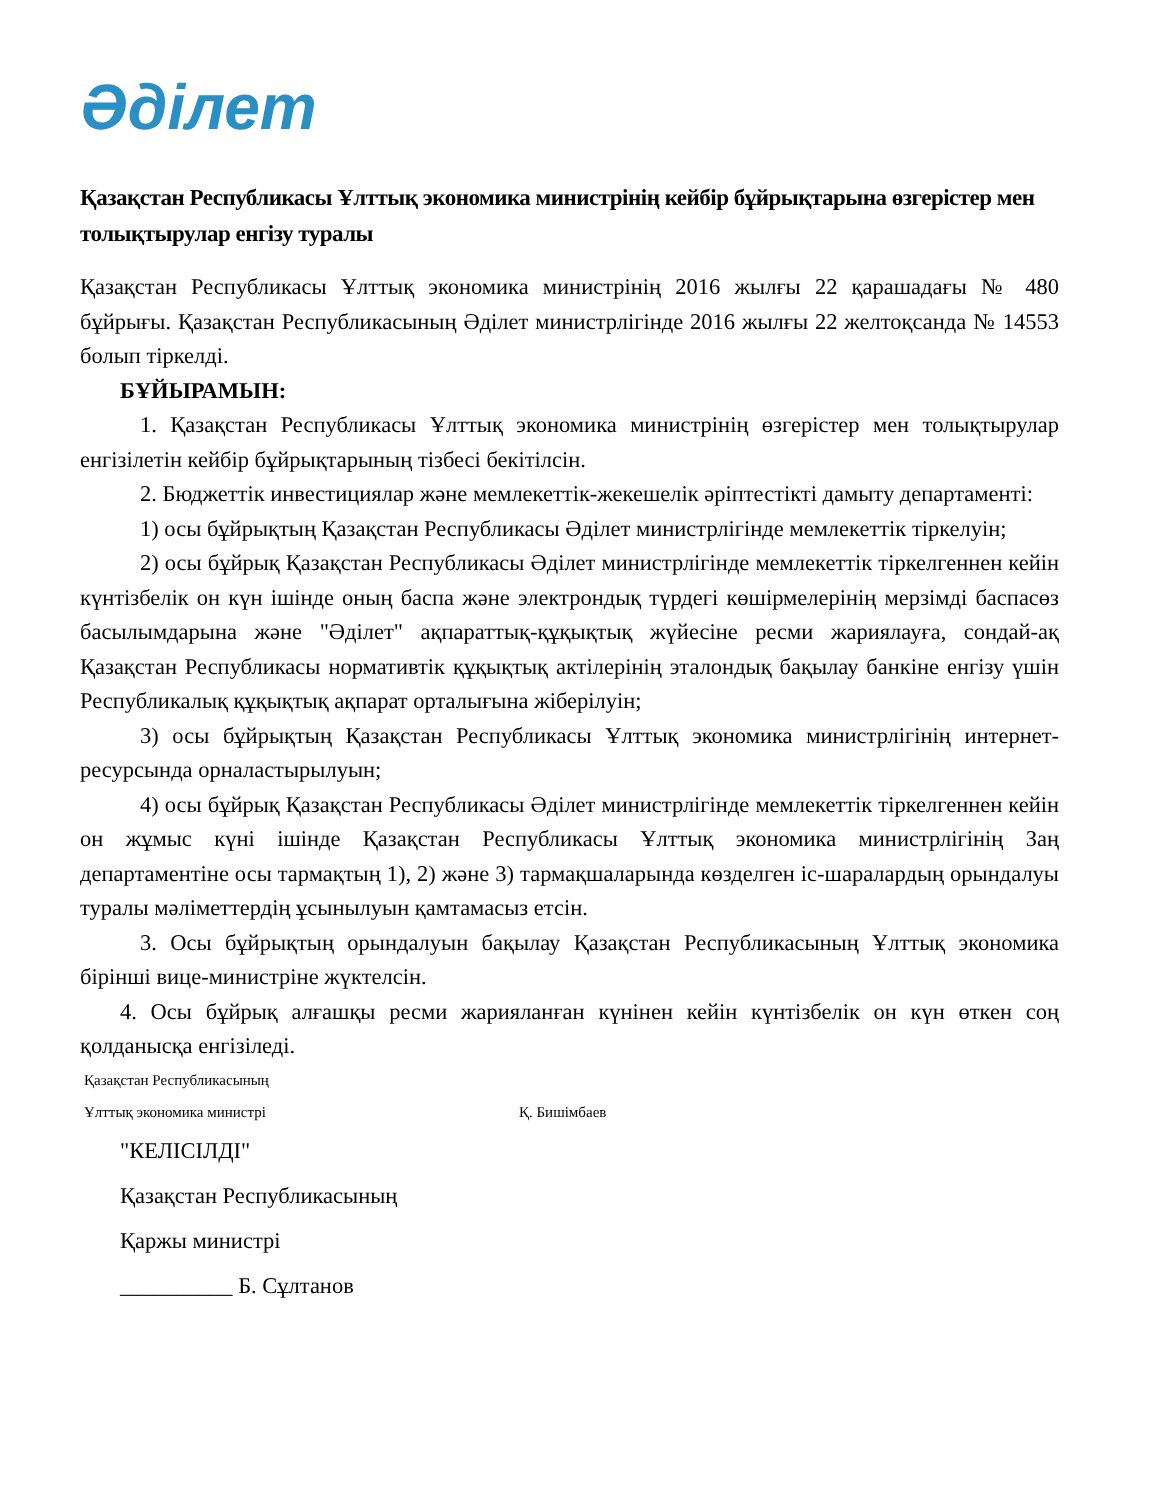Әділет
Қазақстан Республикасы Ұлттық экономика министрінің кейбір бұйрықтарына өзгерістер мен толықтырулар енгізу туралы
Қазақстан Республикасы Ұлттық экономика министрінің 2016 жылғы 22 қарашадағы № 480 бұйрығы. Қазақстан Республикасының Әділет министрлігінде 2016 жылғы 22 желтоқсанда № 14553 болып тіркелді.
БҰЙЫРАМЫН:
1. Қазақстан Республикасы Ұлттық экономика министрінің өзгерістер мен толықтырулар енгізілетін кейбір бұйрықтарының тізбесі бекітілсін.
2. Бюджеттік инвестициялар және мемлекеттік-жекешелік әріптестікті дамыту департаменті:
1) осы бұйрықтың Қазақстан Республикасы Әділет министрлігінде мемлекеттік тіркелуін;
2) осы бұйрық Қазақстан Республикасы Әділет министрлігінде мемлекеттік тіркелгеннен кейін күнтізбелік он күн ішінде оның баспа және электрондық түрдегі көшірмелерінің мерзімді баспасөз басылымдарына және "Әділет" ақпараттық-құқықтық жүйесіне ресми жариялауға, сондай-ақ Қазақстан Республикасы нормативтік құқықтық актілерінің эталондық бақылау банкіне енгізу үшін Республикалық құқықтық ақпарат орталығына жіберілуін;
3) осы бұйрықтың Қазақстан Республикасы Ұлттық экономика министрлігінің интернет-ресурсында орналастырылуын;
4) осы бұйрық Қазақстан Республикасы Әділет министрлігінде мемлекеттік тіркелгеннен кейін он жұмыс күні ішінде Қазақстан Республикасы Ұлттық экономика министрлігінің Заң департаментіне осы тармақтың 1), 2) және 3) тармақшаларында көзделген іс-шаралардың орындалуы туралы мәліметтердің ұсынылуын қамтамасыз етсін.
3. Осы бұйрықтың орындалуын бақылау Қазақстан Республикасының Ұлттық экономика бірінші вице-министріне жүктелсін.
4. Осы бұйрық алғашқы ресми жарияланған күнінен кейін күнтізбелік он күн өткен соң қолданысқа енгізіледі.
Қазақстан Республикасының
Ұлттық экономика министрі Қ. Бишімбаев
"КЕЛІСІЛДІ"
Қазақстан Республикасының
Қаржы министрі
__________ Б. Сұлтанов